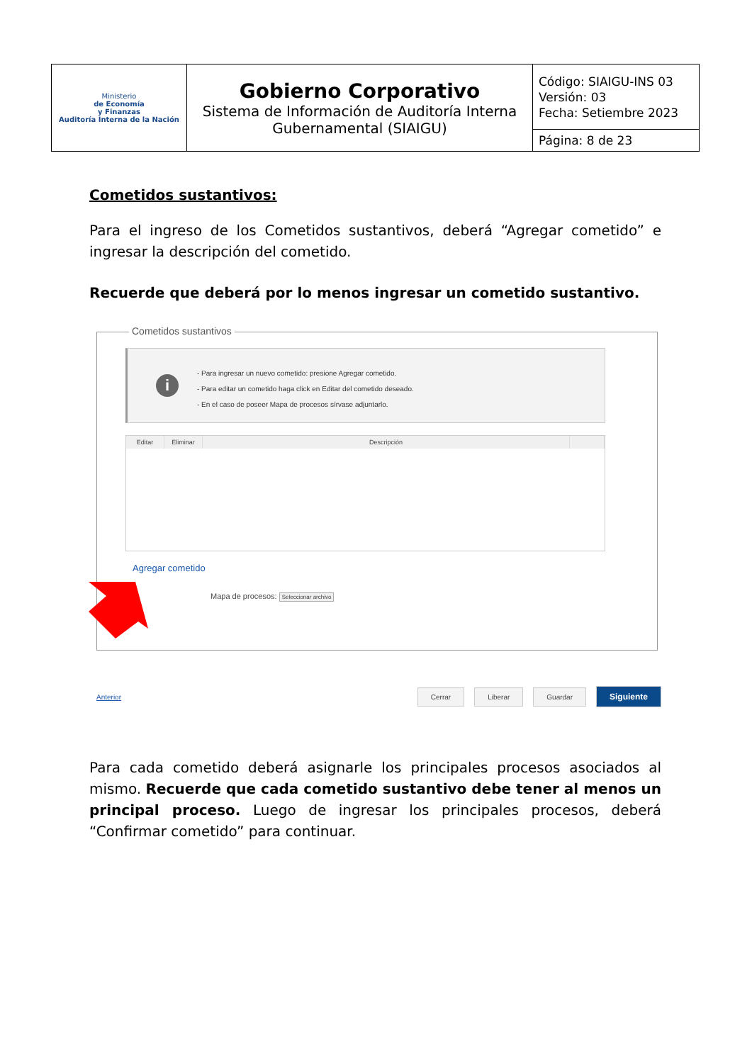| Ministerio de Economía y Finanzas Auditoría Interna de la Nación | Gobierno Corporativo Sistema de Información de Auditoría Interna Gubernamental (SIAIGU) | Código: SIAIGU-INS 03 Versión: 03 Fecha: Setiembre 2023 |
| | | Página: 8 de 23 |
Cometidos sustantivos:
Para el ingreso de los Cometidos sustantivos, deberá “Agregar cometido” e ingresar la descripción del cometido.
Recuerde que deberá por lo menos ingresar un cometido sustantivo.
Cometidos sustantivos
i
- Para ingresar un nuevo cometido: presione Agregar cometido.
- Para editar un cometido haga click en Editar del cometido deseado.
- En el caso de poseer Mapa de procesos sírvase adjuntarlo.
| Editar | Eliminar | Descripción | |
| --- | --- | --- | --- |
Agregar cometido
Mapa de procesos: Seleccionar archivo
Anterior Cerrar Liberar Guardar Siguiente
Para cada cometido deberá asignarle los principales procesos asociados al mismo. Recuerde que cada cometido sustantivo debe tener al menos un principal proceso. Luego de ingresar los principales procesos, deberá “Confirmar cometido” para continuar.